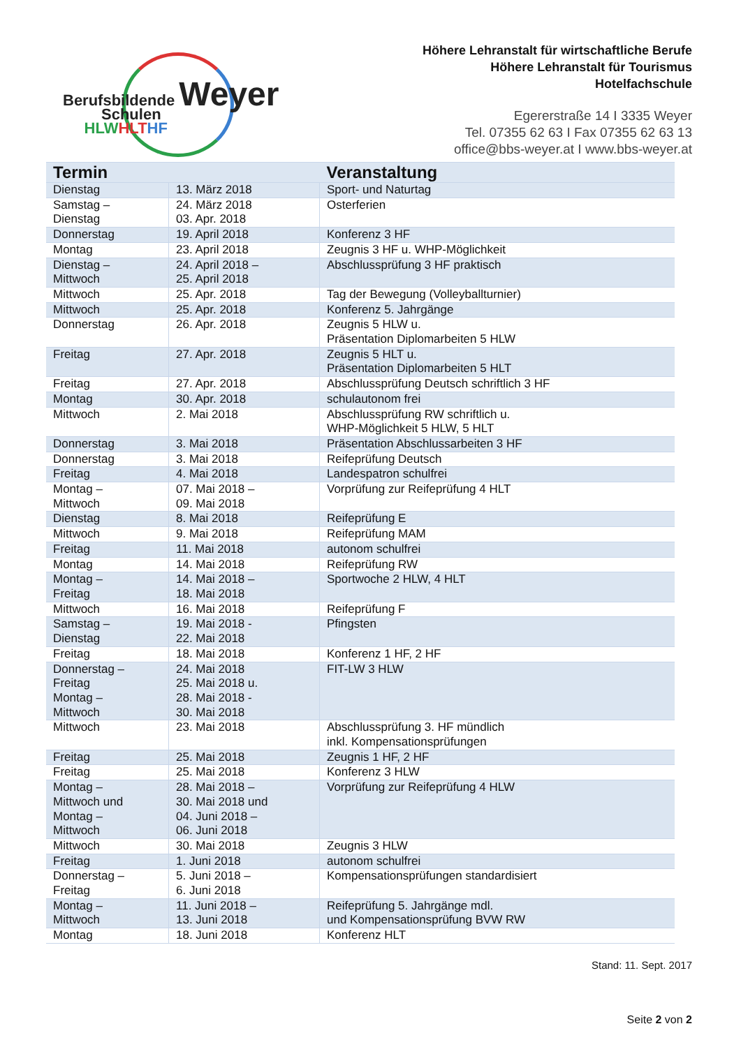Berufsbildende Weyer
Schulen
HLWHLT HF
Höhere Lehranstalt für wirtschaftliche Berufe
Höhere Lehranstalt für Tourismus
Hotelfachschule
Egererstraße 14 I 3335 Weyer
Tel. 07355 62 63 I Fax 07355 62 63 13
office@bbs-weyer.at I www.bbs-weyer.at
| Termin | | Veranstaltung |
| --- | --- | --- |
| Dienstag | 13. März 2018 | Sport- und Naturtag |
| Samstag – Dienstag | 24. März 2018 03. Apr. 2018 | Osterferien |
| Donnerstag | 19. April 2018 | Konferenz 3 HF |
| Montag | 23. April 2018 | Zeugnis 3 HF u. WHP-Möglichkeit |
| Dienstag – Mittwoch | 24. April 2018 – 25. April 2018 | Abschlussprüfung 3 HF praktisch |
| Mittwoch | 25. Apr. 2018 | Tag der Bewegung (Volleyballturnier) |
| Mittwoch | 25. Apr. 2018 | Konferenz 5. Jahrgänge |
| Donnerstag | 26. Apr. 2018 | Zeugnis 5 HLW u. Präsentation Diplomarbeiten 5 HLW |
| Freitag | 27. Apr. 2018 | Zeugnis 5 HLT u. Präsentation Diplomarbeiten 5 HLT |
| Freitag | 27. Apr. 2018 | Abschlussprüfung Deutsch schriftlich 3 HF |
| Montag | 30. Apr. 2018 | schulautonom frei |
| Mittwoch | 2. Mai 2018 | Abschlussprüfung RW schriftlich u. WHP-Möglichkeit 5 HLW, 5 HLT |
| Donnerstag | 3. Mai 2018 | Präsentation Abschlussarbeiten 3 HF |
| Donnerstag | 3. Mai 2018 | Reifeprüfung Deutsch |
| Freitag | 4. Mai 2018 | Landespatron schulfrei |
| Montag – Mittwoch | 07. Mai 2018 – 09. Mai 2018 | Vorprüfung zur Reifeprüfung 4 HLT |
| Dienstag | 8. Mai 2018 | Reifeprüfung E |
| Mittwoch | 9. Mai 2018 | Reifeprüfung MAM |
| Freitag | 11. Mai 2018 | autonom schulfrei |
| Montag | 14. Mai 2018 | Reifeprüfung RW |
| Montag – Freitag | 14. Mai 2018 – 18. Mai 2018 | Sportwoche 2 HLW, 4 HLT |
| Mittwoch | 16. Mai 2018 | Reifeprüfung F |
| Samstag – Dienstag | 19. Mai 2018 - 22. Mai 2018 | Pfingsten |
| Freitag | 18. Mai 2018 | Konferenz 1 HF, 2 HF |
| Donnerstag – Freitag Montag – Mittwoch | 24. Mai 2018 25. Mai 2018 u. 28. Mai 2018 - 30. Mai 2018 | FIT-LW 3 HLW |
| Mittwoch | 23. Mai 2018 | Abschlussprüfung 3. HF mündlich inkl. Kompensationsprüfungen |
| Freitag | 25. Mai 2018 | Zeugnis 1 HF, 2 HF |
| Freitag | 25. Mai 2018 | Konferenz 3 HLW |
| Montag – Mittwoch und Montag – Mittwoch | 28. Mai 2018 – 30. Mai 2018 und 04. Juni 2018 – 06. Juni 2018 | Vorprüfung zur Reifeprüfung 4 HLW |
| Mittwoch | 30. Mai 2018 | Zeugnis 3 HLW |
| Freitag | 1. Juni 2018 | autonom schulfrei |
| Donnerstag – Freitag | 5. Juni 2018 – 6. Juni 2018 | Kompensationsprüfungen standardisiert |
| Montag – Mittwoch | 11. Juni 2018 – 13. Juni 2018 | Reifeprüfung 5. Jahrgänge mdl. und Kompensationsprüfung BVW RW |
| Montag | 18. Juni 2018 | Konferenz HLT |
Stand: 11. Sept. 2017
Seite 2 von 2